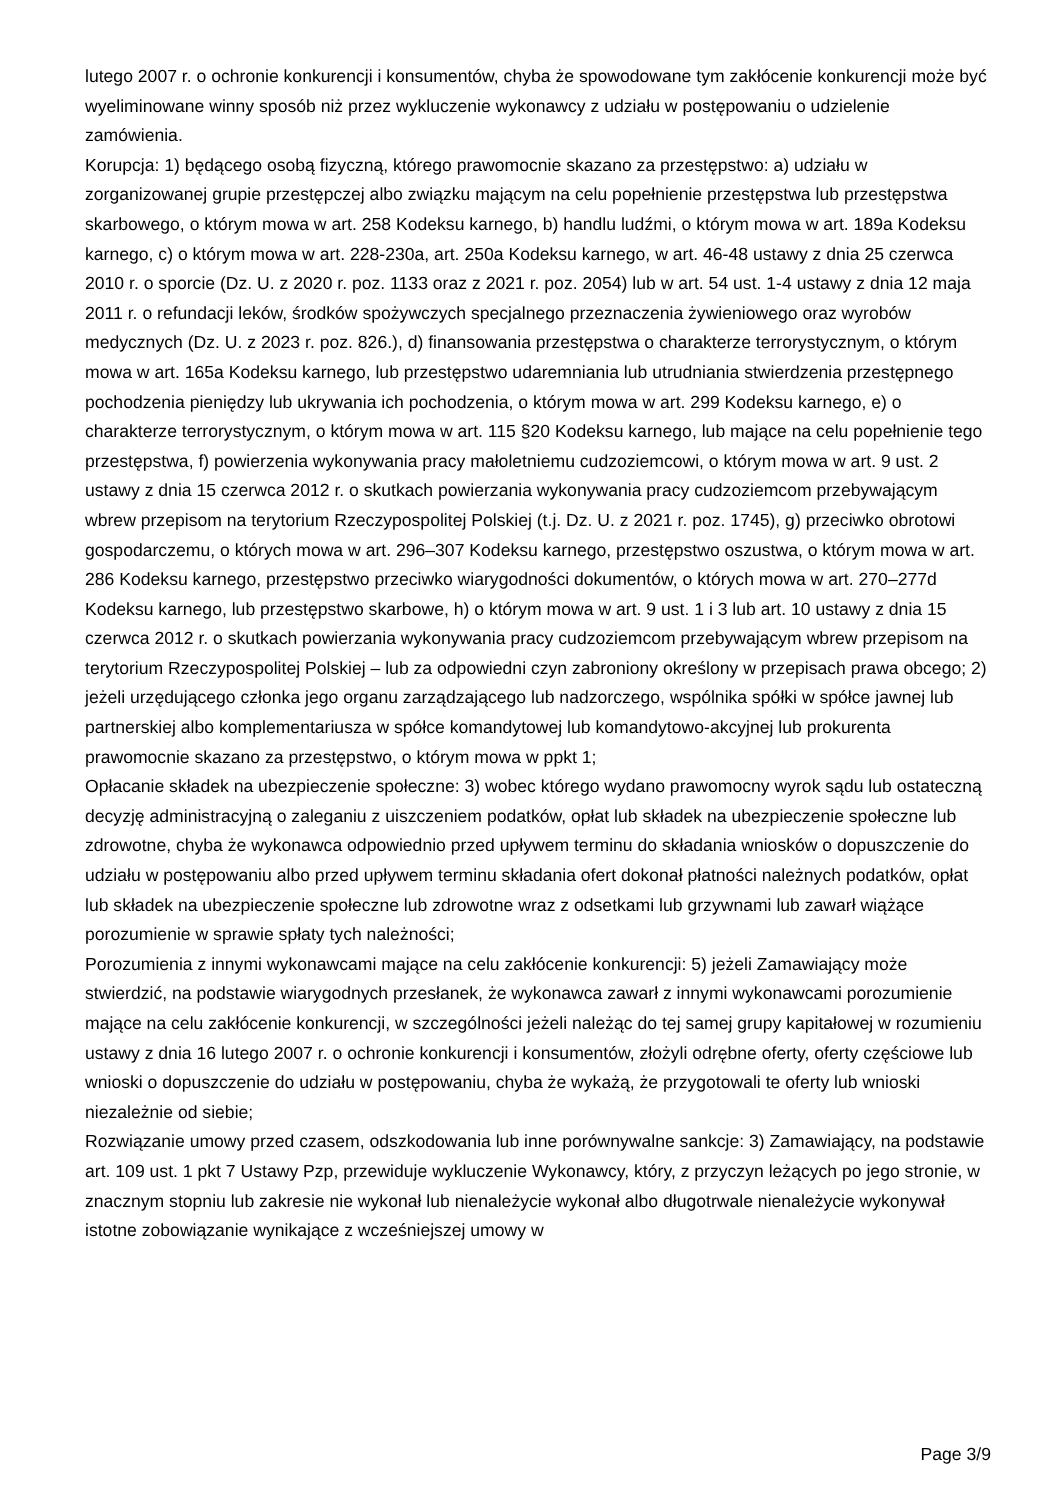lutego 2007 r. o ochronie konkurencji i konsumentów, chyba że spowodowane tym zakłócenie konkurencji może być wyeliminowane winny sposób niż przez wykluczenie wykonawcy z udziału w postępowaniu o udzielenie zamówienia.
Korupcja: 1) będącego osobą fizyczną, którego prawomocnie skazano za przestępstwo: a) udziału w zorganizowanej grupie przestępczej albo związku mającym na celu popełnienie przestępstwa lub przestępstwa skarbowego, o którym mowa w art. 258 Kodeksu karnego, b) handlu ludźmi, o którym mowa w art. 189a Kodeksu karnego, c) o którym mowa w art. 228-230a, art. 250a Kodeksu karnego, w art. 46-48 ustawy z dnia 25 czerwca 2010 r. o sporcie (Dz. U. z 2020 r. poz. 1133 oraz z 2021 r. poz. 2054) lub w art. 54 ust. 1-4 ustawy z dnia 12 maja 2011 r. o refundacji leków, środków spożywczych specjalnego przeznaczenia żywieniowego oraz wyrobów medycznych (Dz. U. z 2023 r. poz. 826.), d) finansowania przestępstwa o charakterze terrorystycznym, o którym mowa w art. 165a Kodeksu karnego, lub przestępstwo udaremniania lub utrudniania stwierdzenia przestępnego pochodzenia pieniędzy lub ukrywania ich pochodzenia, o którym mowa w art. 299 Kodeksu karnego, e) o charakterze terrorystycznym, o którym mowa w art. 115 §20 Kodeksu karnego, lub mające na celu popełnienie tego przestępstwa, f) powierzenia wykonywania pracy małoletniemu cudzoziemcowi, o którym mowa w art. 9 ust. 2 ustawy z dnia 15 czerwca 2012 r. o skutkach powierzania wykonywania pracy cudzoziemcom przebywającym wbrew przepisom na terytorium Rzeczypospolitej Polskiej (t.j. Dz. U. z 2021 r. poz. 1745), g) przeciwko obrotowi gospodarczemu, o których mowa w art. 296–307 Kodeksu karnego, przestępstwo oszustwa, o którym mowa w art. 286 Kodeksu karnego, przestępstwo przeciwko wiarygodności dokumentów, o których mowa w art. 270–277d Kodeksu karnego, lub przestępstwo skarbowe, h) o którym mowa w art. 9 ust. 1 i 3 lub art. 10 ustawy z dnia 15 czerwca 2012 r. o skutkach powierzania wykonywania pracy cudzoziemcom przebywającym wbrew przepisom na terytorium Rzeczypospolitej Polskiej – lub za odpowiedni czyn zabroniony określony w przepisach prawa obcego; 2) jeżeli urzędującego członka jego organu zarządzającego lub nadzorczego, wspólnika spółki w spółce jawnej lub partnerskiej albo komplementariusza w spółce komandytowej lub komandytowo-akcyjnej lub prokurenta prawomocnie skazano za przestępstwo, o którym mowa w ppkt 1;
Opłacanie składek na ubezpieczenie społeczne: 3) wobec którego wydano prawomocny wyrok sądu lub ostateczną decyzję administracyjną o zaleganiu z uiszczeniem podatków, opłat lub składek na ubezpieczenie społeczne lub zdrowotne, chyba że wykonawca odpowiednio przed upływem terminu do składania wniosków o dopuszczenie do udziału w postępowaniu albo przed upływem terminu składania ofert dokonał płatności należnych podatków, opłat lub składek na ubezpieczenie społeczne lub zdrowotne wraz z odsetkami lub grzywnami lub zawarł wiążące porozumienie w sprawie spłaty tych należności;
Porozumienia z innymi wykonawcami mające na celu zakłócenie konkurencji: 5) jeżeli Zamawiający może stwierdzić, na podstawie wiarygodnych przesłanek, że wykonawca zawarł z innymi wykonawcami porozumienie mające na celu zakłócenie konkurencji, w szczególności jeżeli należąc do tej samej grupy kapitałowej w rozumieniu ustawy z dnia 16 lutego 2007 r. o ochronie konkurencji i konsumentów, złożyli odrębne oferty, oferty częściowe lub wnioski o dopuszczenie do udziału w postępowaniu, chyba że wykażą, że przygotowali te oferty lub wnioski niezależnie od siebie;
Rozwiązanie umowy przed czasem, odszkodowania lub inne porównywalne sankcje: 3) Zamawiający, na podstawie art. 109 ust. 1 pkt 7 Ustawy Pzp, przewiduje wykluczenie Wykonawcy, który, z przyczyn leżących po jego stronie, w znacznym stopniu lub zakresie nie wykonał lub nienależycie wykonał albo długotrwale nienależycie wykonywał istotne zobowiązanie wynikające z wcześniejszej umowy w
Page 3/9